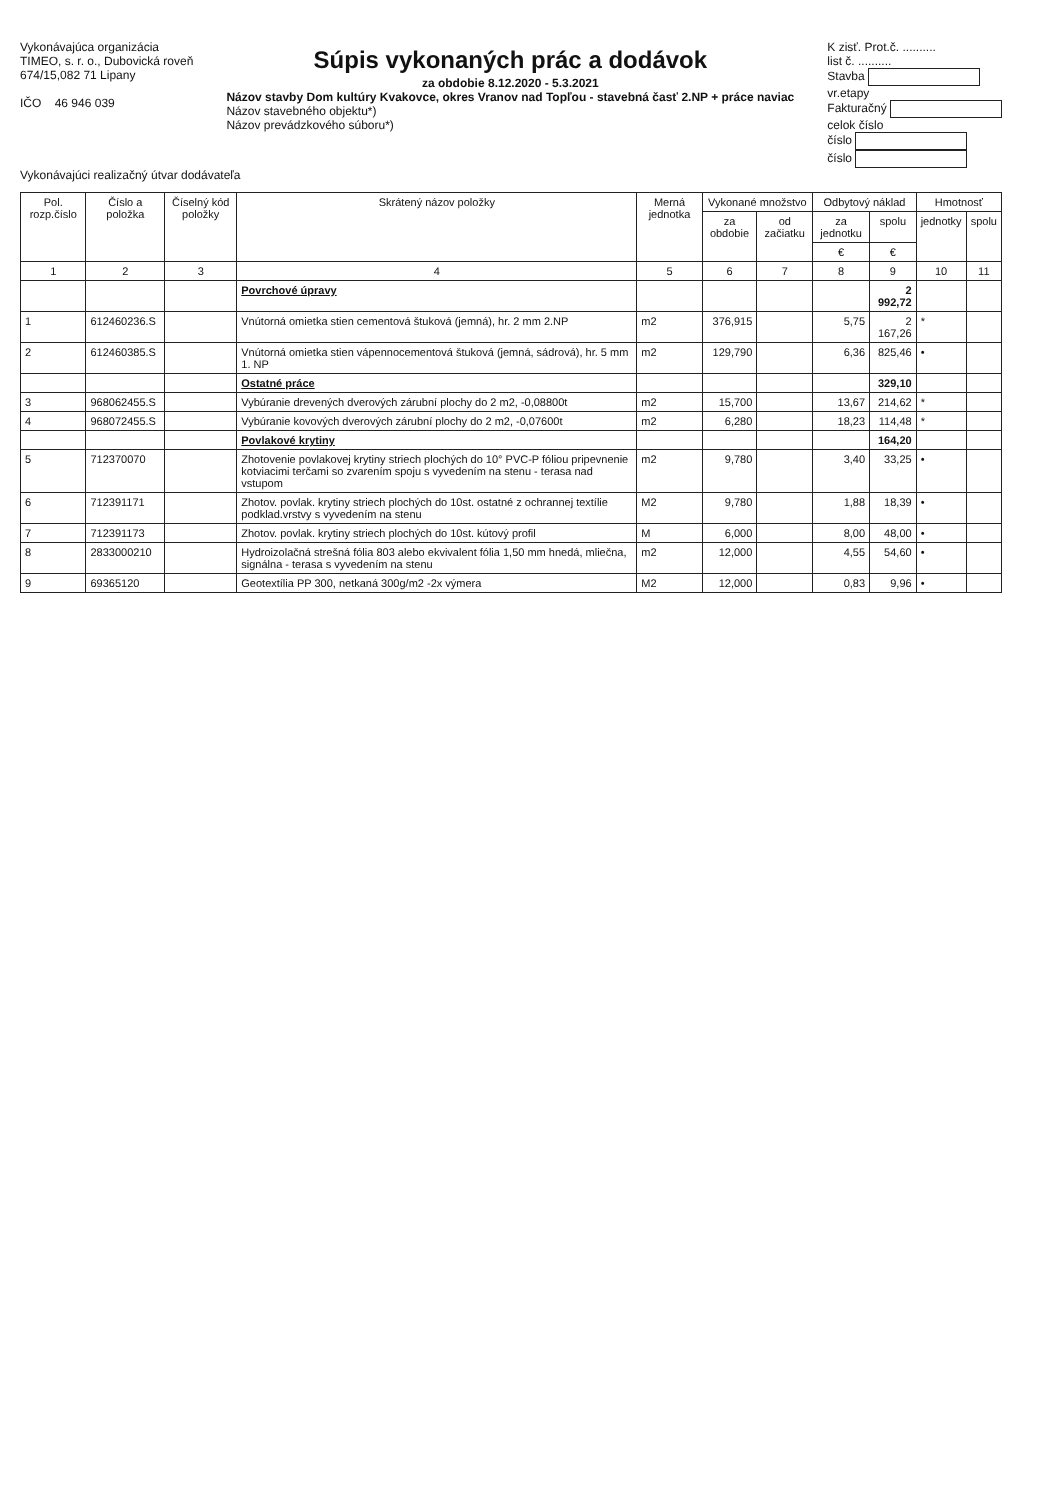Vykonávajúca organizácia
TIMEO, s. r. o., Dubovická roveň
674/15,082 71 Lipany
IČO 46 946 039
Súpis vykonaných prác a dodávok
za obdobie 8.12.2020 - 5.3.2021
Názov stavby Dom kultúry Kvakovce, okres Vranov nad Topľou - stavebná časť 2.NP + práce naviac
Názov stavebného objektu*)
Názov prevádzkového súboru*)
K zisť. Prot.č. ..........
list č. ..........
Stavba
vr.etapy
Fakturačný
celok číslo
číslo
číslo
Vykonávajúci realizačný útvar dodávateľa
| Pol. rozp.číslo | Číslo a položka | Číselný kód položky | Skrátený názov položky | Merná jednotka | Vykonané množstvo | | Odbytový náklad | | Hmotnosť | |
| --- | --- | --- | --- | --- | --- | --- | --- | --- | --- | --- |
| | | | | | za obdobie | od začiatku | za jednotku | spolu | jednotky | spolu |
| | | | | | | | € | € | | |
| 1 | 2 | 3 | 4 | 5 | 6 | 7 | 8 | 9 | 10 | 11 |
| | | | Povrchové úpravy | | | | | 2 992,72 | | |
| 1 | 612460236.S | | Vnútorná omietka stien cementová štuková (jemná), hr. 2 mm 2.NP | m2 | 376,915 | | 5,75 | 2 167,26 | * | |
| 2 | 612460385.S | | Vnútorná omietka stien vápennocementová štuková (jemná, sádrová), hr. 5 mm 1. NP | m2 | 129,790 | | 6,36 | 825,46 | • | |
| | | | Ostatné práce | | | | | 329,10 | | |
| 3 | 968062455.S | | Vybúranie drevených dverových zárubní plochy do 2 m2, -0,08800t | m2 | 15,700 | | 13,67 | 214,62 | * | |
| 4 | 968072455.S | | Vybúranie kovových dverových zárubní plochy do 2 m2, -0,07600t | m2 | 6,280 | | 18,23 | 114,48 | * | |
| | | | Povlakové krytiny | | | | | 164,20 | | |
| 5 | 712370070 | | Zhotovenie povlakovej krytiny striech plochých do 10° PVC-P fóliou pripevnenie kotviacimi terčami so zvarením spoju s vyvedením na stenu - terasa nad vstupom | m2 | 9,780 | | 3,40 | 33,25 | • | |
| 6 | 712391171 | | Zhotov. povlak. krytiny striech plochých do 10st. ostatné z ochrannej textílie podklad.vrstvy s vyvedením na stenu | M2 | 9,780 | | 1,88 | 18,39 | • | |
| 7 | 712391173 | | Zhotov. povlak. krytiny striech plochých do 10st. kútový profil | M | 6,000 | | 8,00 | 48,00 | • | |
| 8 | 2833000210 | | Hydroizolačná strešná fólia 803 alebo ekvivalent fólia 1,50 mm hnedá, mliečna, signálna - terasa s vyvedením na stenu | m2 | 12,000 | | 4,55 | 54,60 | • | |
| 9 | 69365120 | | Geotextília PP 300, netkaná 300g/m2 -2x výmera | M2 | 12,000 | | 0,83 | 9,96 | • | |